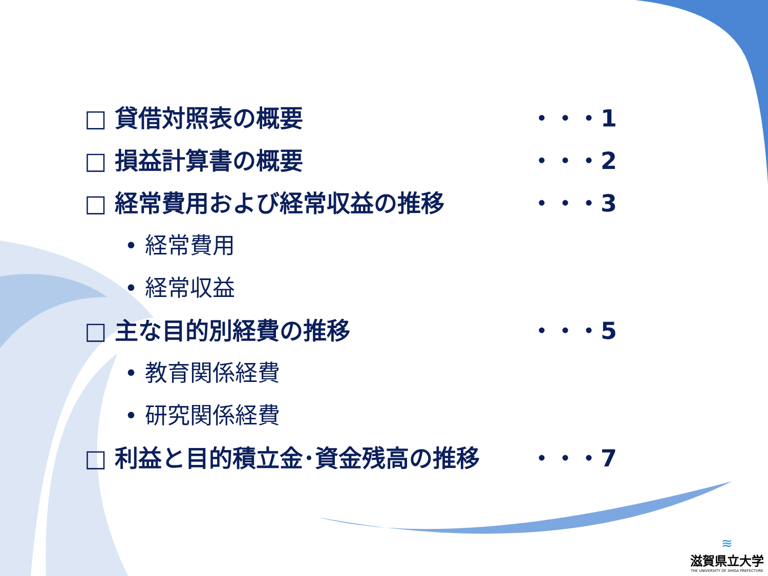□ 貸借対照表の概要 ・・・1
□ 損益計算書の概要 ・・・2
□ 経常費用および経常収益の推移 ・・・3
• 経常費用
• 経常収益
□ 主な目的別経費の推移 ・・・5
• 教育関係経費
• 研究関係経費
□ 利益と目的積立金･資金残高の推移 ・・・7
≋
滋賀県立大学
THE UNIVERSITY OF SHIGA PREFECTURE